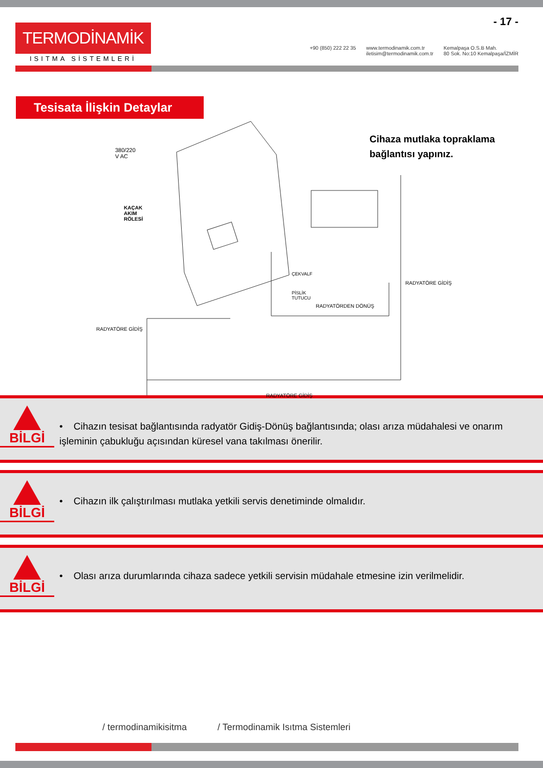TERMODİNAMİK
ISITMA SİSTEMLERİ
- 17 -
+90 (850) 222 22 35 www.termodinamik.com.tr
iletisim@termodinamik.com.tr Kemalpaşa O.S.B Mah.
80 Sok. No:10 Kemalpaşa/İZMİR
Tesisata İlişkin Detaylar
380/220
V AC
KAÇAK
AKIM
RÖLESİ
ÇEKVALF
PİSLİK
TUTUCU
RADYATÖRDEN DÖNÜŞ
RADYATÖRE GİDİŞ
RADYATÖRE GİDİŞ
RADYATÖRE GİDİŞ
Cihaza mutlaka topraklama
bağlantısı yapınız.
BİLGİ
• Cihazın tesisat bağlantısında radyatör Gidiş-Dönüş bağlantısında; olası arıza müdahalesi ve onarım işleminin çabukluğu açısından küresel vana takılması önerilir.
BİLGİ
• Cihazın ilk çalıştırılması mutlaka yetkili servis denetiminde olmalıdır.
BİLGİ
• Olası arıza durumlarında cihaza sadece yetkili servisin müdahale etmesine izin verilmelidir.
/ termodinamikisitma / Termodinamik Isıtma Sistemleri